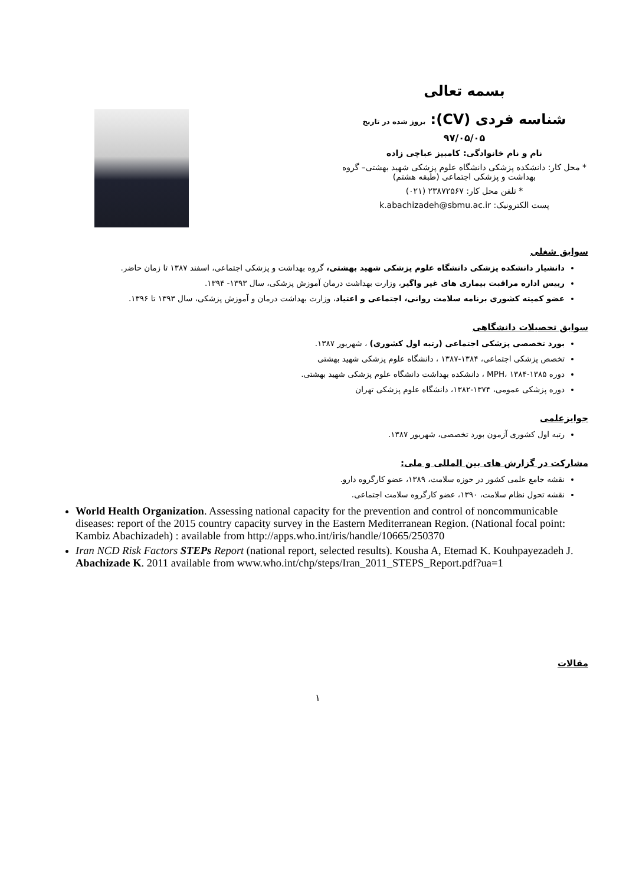بسمه تعالی
شناسه فردی (CV): بروز شده در تاریخ
۹۷/۰۵/۰۵
نام و نام خانوادگی: کامبیز عباچی زاده
* محل کار: دانشکده پزشکی دانشگاه علوم پزشکی شهید بهشتی– گروه بهداشت و پزشکی اجتماعی (طبقه هشتم)
* تلفن محل کار: ۲۳۸۷۲۵۶۷ (۰۲۱)
پست الکترونیک: k.abachizadeh@sbmu.ac.ir
سوابق شغلی
دانشیار دانشکده پزشکی دانشگاه علوم پزشکی شهید بهشتی، گروه بهداشت و پزشکی اجتماعی، اسفند ۱۳۸۷ تا زمان حاضر.
رییس اداره مراقبت بیماری های غیر واگیر، وزارت بهداشت درمان آموزش پزشکی، سال ۱۳۹۳- ۱۳۹۴.
عضو کمیته کشوری برنامه سلامت روانی، اجتماعی و اعتیاد، وزارت بهداشت درمان و آموزش پزشکی، سال ۱۳۹۳ تا ۱۳۹۶.
سوابق تحصیلات دانشگاهی
بورد تخصصی پزشکی اجتماعی (رتبه اول کشوری) ، شهریور ۱۳۸۷.
تخصص پزشکی اجتماعی، ۱۳۸۴-۱۳۸۷ ، دانشگاه علوم پزشکی شهید بهشتی
دوره MPH، ۱۳۸۴-۱۳۸۵ ، دانشکده بهداشت دانشگاه علوم پزشکی شهید بهشتی.
دوره پزشکی عمومی، ۱۳۷۴-۱۳۸۲، دانشگاه علوم پزشکی تهران
جوایزعلمی
رتبه اول کشوری آزمون بورد تخصصی، شهریور ۱۳۸۷.
مشارکت در گزارش های بین المللی و ملی:
نقشه جامع علمی کشور در حوزه سلامت، ۱۳۸۹، عضو کارگروه دارو.
نقشه تحول نظام سلامت، ۱۳۹۰، عضو کارگروه سلامت اجتماعی.
World Health Organization. Assessing national capacity for the prevention and control of noncommunicable diseases: report of the 2015 country capacity survey in the Eastern Mediterranean Region. (National focal point: Kambiz Abachizadeh) : available from http://apps.who.int/iris/handle/10665/250370
Iran NCD Risk Factors STEPs Report (national report, selected results). Kousha A, Etemad K. Kouhpayezadeh J. Abachizade K. 2011 available from www.who.int/chp/steps/Iran_2011_STEPS_Report.pdf?ua=1
مقالات
۱